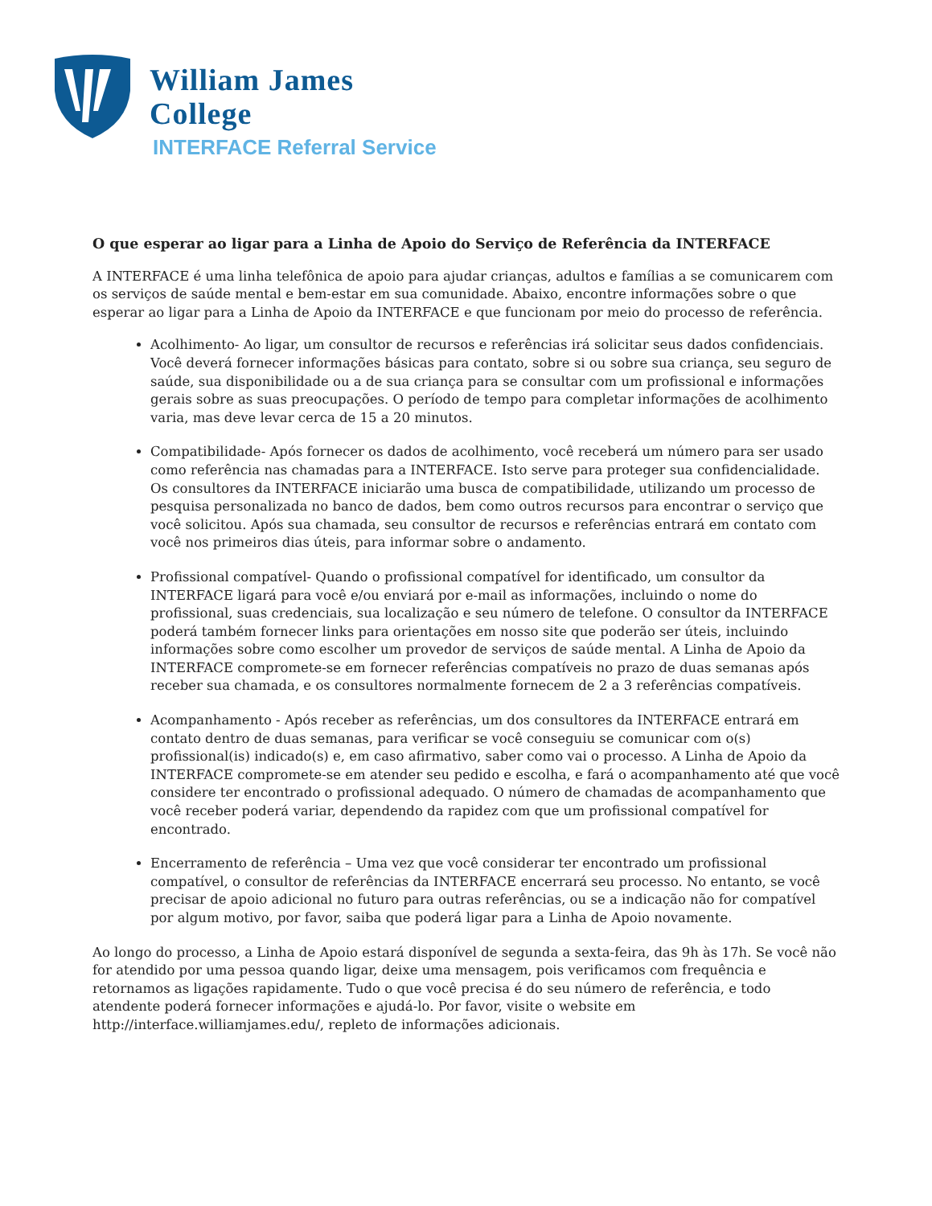William James
College
INTERFACE Referral Service
O que esperar ao ligar para a Linha de Apoio do Serviço de Referência da INTERFACE
A INTERFACE é uma linha telefônica de apoio para ajudar crianças, adultos e famílias a se comunicarem com os serviços de saúde mental e bem-estar em sua comunidade. Abaixo, encontre informações sobre o que esperar ao ligar para a Linha de Apoio da INTERFACE e que funcionam por meio do processo de referência.
Acolhimento- Ao ligar, um consultor de recursos e referências irá solicitar seus dados confidenciais. Você deverá fornecer informações básicas para contato, sobre si ou sobre sua criança, seu seguro de saúde, sua disponibilidade ou a de sua criança para se consultar com um profissional e informações gerais sobre as suas preocupações. O período de tempo para completar informações de acolhimento varia, mas deve levar cerca de 15 a 20 minutos.
Compatibilidade- Após fornecer os dados de acolhimento, você receberá um número para ser usado como referência nas chamadas para a INTERFACE. Isto serve para proteger sua confidencialidade. Os consultores da INTERFACE iniciarão uma busca de compatibilidade, utilizando um processo de pesquisa personalizada no banco de dados, bem como outros recursos para encontrar o serviço que você solicitou. Após sua chamada, seu consultor de recursos e referências entrará em contato com você nos primeiros dias úteis, para informar sobre o andamento.
Profissional compatível- Quando o profissional compatível for identificado, um consultor da INTERFACE ligará para você e/ou enviará por e-mail as informações, incluindo o nome do profissional, suas credenciais, sua localização e seu número de telefone. O consultor da INTERFACE poderá também fornecer links para orientações em nosso site que poderão ser úteis, incluindo informações sobre como escolher um provedor de serviços de saúde mental. A Linha de Apoio da INTERFACE compromete-se em fornecer referências compatíveis no prazo de duas semanas após receber sua chamada, e os consultores normalmente fornecem de 2 a 3 referências compatíveis.
Acompanhamento - Após receber as referências, um dos consultores da INTERFACE entrará em contato dentro de duas semanas, para verificar se você conseguiu se comunicar com o(s) profissional(is) indicado(s) e, em caso afirmativo, saber como vai o processo. A Linha de Apoio da INTERFACE compromete-se em atender seu pedido e escolha, e fará o acompanhamento até que você considere ter encontrado o profissional adequado. O número de chamadas de acompanhamento que você receber poderá variar, dependendo da rapidez com que um profissional compatível for encontrado.
Encerramento de referência – Uma vez que você considerar ter encontrado um profissional compatível, o consultor de referências da INTERFACE encerrará seu processo. No entanto, se você precisar de apoio adicional no futuro para outras referências, ou se a indicação não for compatível por algum motivo, por favor, saiba que poderá ligar para a Linha de Apoio novamente.
Ao longo do processo, a Linha de Apoio estará disponível de segunda a sexta-feira, das 9h às 17h. Se você não for atendido por uma pessoa quando ligar, deixe uma mensagem, pois verificamos com frequência e retornamos as ligações rapidamente. Tudo o que você precisa é do seu número de referência, e todo atendente poderá fornecer informações e ajudá-lo. Por favor, visite o website em http://interface.williamjames.edu/, repleto de informações adicionais.